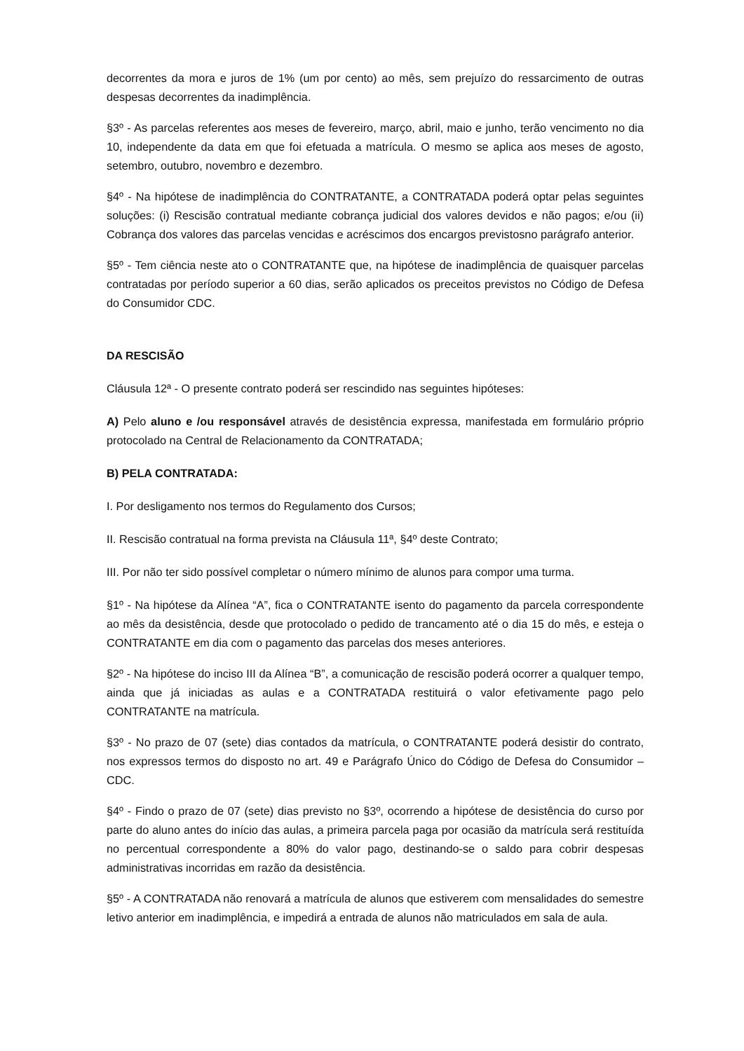decorrentes da mora e juros de 1% (um por cento) ao mês, sem prejuízo do ressarcimento de outras despesas decorrentes da inadimplência.
§3º - As parcelas referentes aos meses de fevereiro, março, abril, maio e junho, terão vencimento no dia 10, independente da data em que foi efetuada a matrícula. O mesmo se aplica aos meses de agosto, setembro, outubro, novembro e dezembro.
§4º - Na hipótese de inadimplência do CONTRATANTE, a CONTRATADA poderá optar pelas seguintes soluções: (i) Rescisão contratual mediante cobrança judicial dos valores devidos e não pagos; e/ou (ii) Cobrança dos valores das parcelas vencidas e acréscimos dos encargos previstosno parágrafo anterior.
§5º - Tem ciência neste ato o CONTRATANTE que, na hipótese de inadimplência de quaisquer parcelas contratadas por período superior a 60 dias, serão aplicados os preceitos previstos no Código de Defesa do Consumidor CDC.
DA RESCISÃO
Cláusula 12ª - O presente contrato poderá ser rescindido nas seguintes hipóteses:
A) Pelo aluno e /ou responsável através de desistência expressa, manifestada em formulário próprio protocolado na Central de Relacionamento da CONTRATADA;
B) PELA CONTRATADA:
I. Por desligamento nos termos do Regulamento dos Cursos;
II. Rescisão contratual na forma prevista na Cláusula 11ª, §4º deste Contrato;
III. Por não ter sido possível completar o número mínimo de alunos para compor uma turma.
§1º - Na hipótese da Alínea “A”, fica o CONTRATANTE isento do pagamento da parcela correspondente ao mês da desistência, desde que protocolado o pedido de trancamento até o dia 15 do mês, e esteja o CONTRATANTE em dia com o pagamento das parcelas dos meses anteriores.
§2º - Na hipótese do inciso III da Alínea “B”, a comunicação de rescisão poderá ocorrer a qualquer tempo, ainda que já iniciadas as aulas e a CONTRATADA restituirá o valor efetivamente pago pelo CONTRATANTE na matrícula.
§3º - No prazo de 07 (sete) dias contados da matrícula, o CONTRATANTE poderá desistir do contrato, nos expressos termos do disposto no art. 49 e Parágrafo Único do Código de Defesa do Consumidor – CDC.
§4º - Findo o prazo de 07 (sete) dias previsto no §3º, ocorrendo a hipótese de desistência do curso por parte do aluno antes do início das aulas, a primeira parcela paga por ocasião da matrícula será restituída no percentual correspondente a 80% do valor pago, destinando-se o saldo para cobrir despesas administrativas incorridas em razão da desistência.
§5º - A CONTRATADA não renovará a matrícula de alunos que estiverem com mensalidades do semestre letivo anterior em inadimplência, e impedirá a entrada de alunos não matriculados em sala de aula.